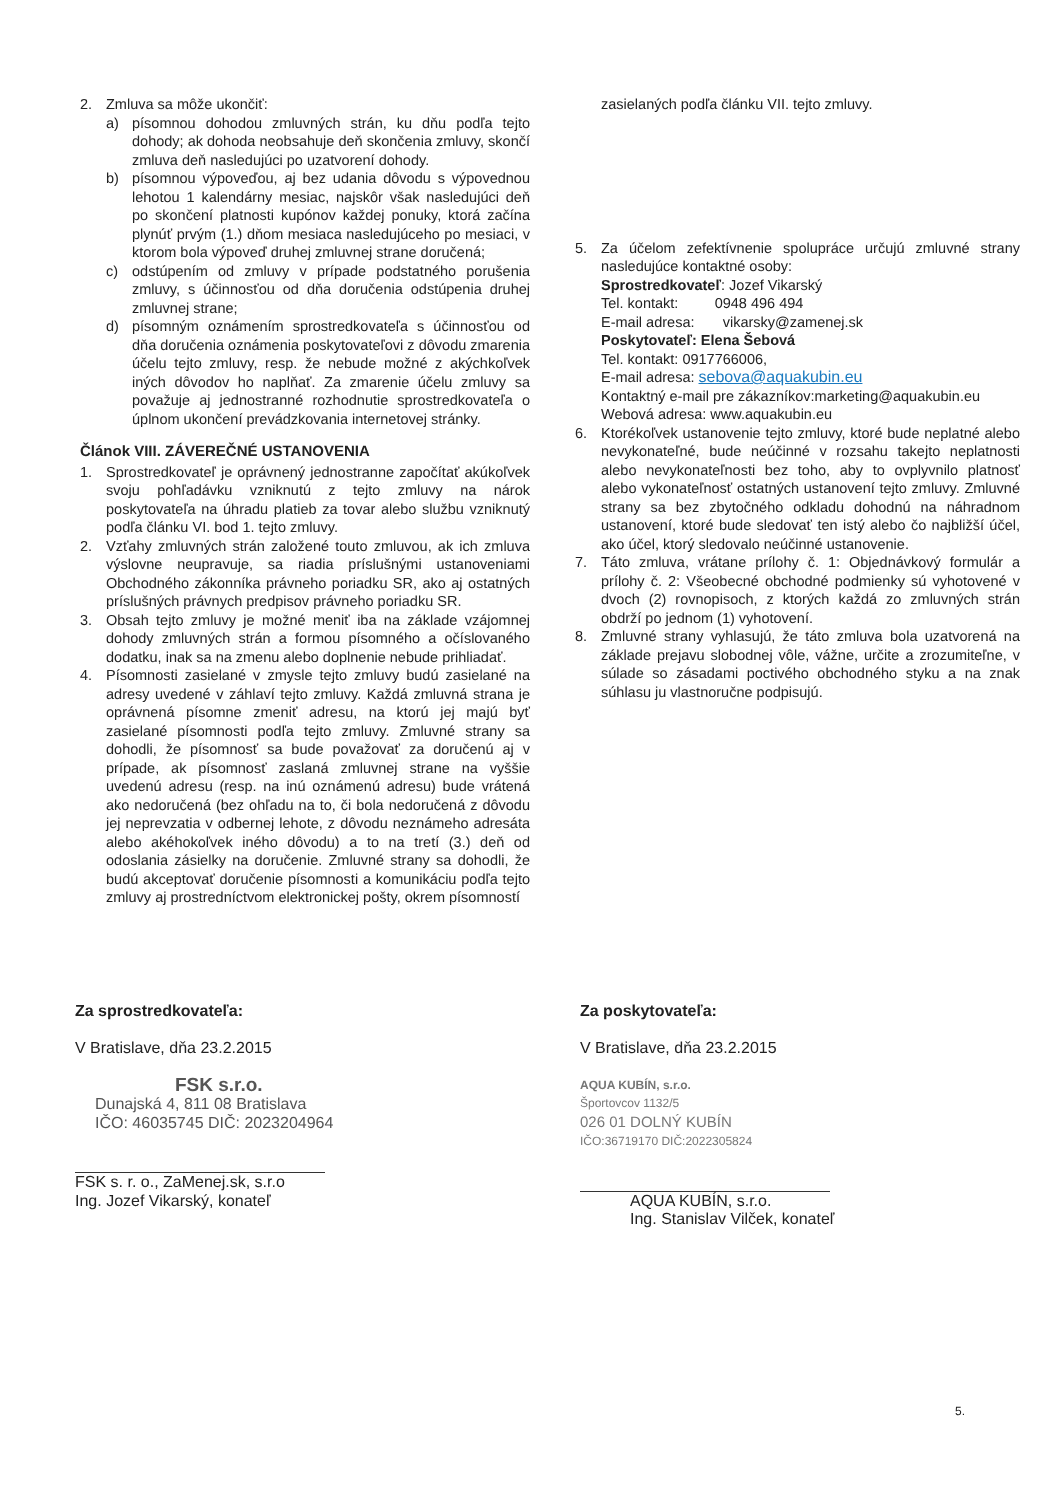2. Zmluva sa môže ukončiť:
a) písomnou dohodou zmluvných strán, ku dňu podľa tejto dohody; ak dohoda neobsahuje deň skončenia zmluvy, skončí zmluva deň nasledujúci po uzatvorení dohody.
b) písomnou výpoveďou, aj bez udania dôvodu s výpovednou lehotou 1 kalendárny mesiac, najskôr však nasledujúci deň po skončení platnosti kupónov každej ponuky, ktorá začína plynúť prvým (1.) dňom mesiaca nasledujúceho po mesiaci, v ktorom bola výpoveď druhej zmluvnej strane doručená;
c) odstúpením od zmluvy v prípade podstatného porušenia zmluvy, s účinnosťou od dňa doručenia odstúpenia druhej zmluvnej strane;
d) písomným oznámením sprostredkovateľa s účinnosťou od dňa doručenia oznámenia poskytovateľovi z dôvodu zmarenia účelu tejto zmluvy, resp. že nebude možné z akýchkoľvek iných dôvodov ho naplňať. Za zmarenie účelu zmluvy sa považuje aj jednostranné rozhodnutie sprostredkovateľa o úplnom ukončení prevádzkovania internetovej stránky.
Článok VIII. ZÁVEREČNÉ USTANOVENIA
1. Sprostredkovateľ je oprávnený jednostranne započítať akúkoľvek svoju pohľadávku vzniknutú z tejto zmluvy na nárok poskytovateľa na úhradu platieb za tovar alebo službu vzniknutý podľa článku VI. bod 1. tejto zmluvy.
2. Vzťahy zmluvných strán založené touto zmluvou, ak ich zmluva výslovne neupravuje, sa riadia príslušnými ustanoveniami Obchodného zákonníka právneho poriadku SR, ako aj ostatných príslušných právnych predpisov právneho poriadku SR.
3. Obsah tejto zmluvy je možné meniť iba na základe vzájomnej dohody zmluvných strán a formou písomného a očíslovaného dodatku, inak sa na zmenu alebo doplnenie nebude prihliadať.
4. Písomnosti zasielané v zmysle tejto zmluvy budú zasielané na adresy uvedené v záhlaví tejto zmluvy. Každá zmluvná strana je oprávnená písomne zmeniť adresu, na ktorú jej majú byť zasielané písomnosti podľa tejto zmluvy. Zmluvné strany sa dohodli, že písomnosť sa bude považovať za doručenú aj v prípade, ak písomnosť zaslaná zmluvnej strane na vyššie uvedenú adresu (resp. na inú oznámenú adresu) bude vrátená ako nedoručená (bez ohľadu na to, či bola nedoručená z dôvodu jej neprevzatia v odbernej lehote, z dôvodu neznámeho adresáta alebo akéhokoľvek iného dôvodu) a to na tretí (3.) deň od odoslania zásielky na doručenie. Zmluvné strany sa dohodli, že budú akceptovať doručenie písomnosti a komunikáciu podľa tejto zmluvy aj prostredníctvom elektronickej pošty, okrem písomností
zasielaných podľa článku VII. tejto zmluvy.
5. Za účelom zefektívnenie spolupráce určujú zmluvné strany nasledujúce kontaktné osoby:
Sprostredkovateľ: Jozef Vikarský
Tel. kontakt: 0948 496 494
E-mail adresa: vikarsky@zamenej.sk
Poskytovateľ: Elena Šebová
Tel. kontakt: 0917766006,
E-mail adresa: sebova@aquakubin.eu
Kontaktný e-mail pre zákazníkov:marketing@aquakubin.eu
Webová adresa: www.aquakubin.eu
6. Ktorékoľvek ustanovenie tejto zmluvy, ktoré bude neplatné alebo nevykonateľné, bude neúčinné v rozsahu takejto neplatnosti alebo nevykonateľnosti bez toho, aby to ovplyvnilo platnosť alebo vykonateľnosť ostatných ustanovení tejto zmluvy. Zmluvné strany sa bez zbytočného odkladu dohodnú na náhradnom ustanovení, ktoré bude sledovať ten istý alebo čo najbližší účel, ako účel, ktorý sledovalo neúčinné ustanovenie.
7. Táto zmluva, vrátane prílohy č. 1: Objednávkový formulár a prílohy č. 2: Všeobecné obchodné podmienky sú vyhotovené v dvoch (2) rovnopisoch, z ktorých každá zo zmluvných strán obdrží po jednom (1) vyhotovení.
8. Zmluvné strany vyhlasujú, že táto zmluva bola uzatvorená na základe prejavu slobodnej vôle, vážne, určite a zrozumiteľne, v súlade so zásadami poctivého obchodného styku a na znak súhlasu ju vlastnoručne podpisujú.
Za sprostredkovateľa:
V Bratislave, dňa 23.2.2015
FSK s.r.o.
Dunajská 4, 811 08 Bratislava
IČO: 46035745 DIČ: 2023204964
FSK s. r. o., ZaMenej.sk, s.r.o
Ing. Jozef Vikarský, konateľ
Za poskytovateľa:
V Bratislave, dňa 23.2.2015
AQUA KUBÍN, s.r.o.
Športovcov 1132/5
026 01 DOLNÝ KUBÍN
IČO:36719170 DIČ:2022305824
AQUA KUBÍN, s.r.o.
Ing. Stanislav Vilček, konateľ
5.